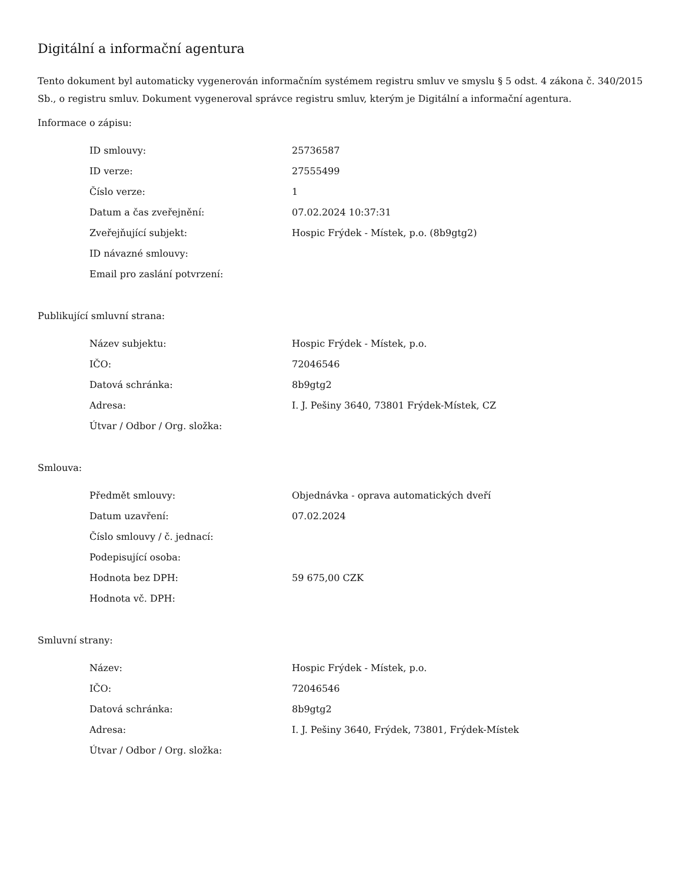Digitální a informační agentura
Tento dokument byl automaticky vygenerován informačním systémem registru smluv ve smyslu § 5 odst. 4 zákona č. 340/2015 Sb., o registru smluv. Dokument vygeneroval správce registru smluv, kterým je Digitální a informační agentura.
Informace o zápisu:
| ID smlouvy: | 25736587 |
| ID verze: | 27555499 |
| Číslo verze: | 1 |
| Datum a čas zveřejnění: | 07.02.2024 10:37:31 |
| Zveřejňující subjekt: | Hospic Frýdek - Místek, p.o. (8b9gtg2) |
| ID návazné smlouvy: | |
| Email pro zaslání potvrzení: | |
Publikující smluvní strana:
| Název subjektu: | Hospic Frýdek - Místek, p.o. |
| IČO: | 72046546 |
| Datová schránka: | 8b9gtg2 |
| Adresa: | I. J. Pešiny 3640, 73801 Frýdek-Místek, CZ |
| Útvar / Odbor / Org. složka: | |
Smlouva:
| Předmět smlouvy: | Objednávka - oprava automatických dveří |
| Datum uzavření: | 07.02.2024 |
| Číslo smlouvy / č. jednací: | |
| Podepisující osoba: | |
| Hodnota bez DPH: | 59 675,00 CZK |
| Hodnota vč. DPH: | |
Smluvní strany:
| Název: | Hospic Frýdek - Místek, p.o. |
| IČO: | 72046546 |
| Datová schránka: | 8b9gtg2 |
| Adresa: | I. J. Pešiny 3640, Frýdek, 73801, Frýdek-Místek |
| Útvar / Odbor / Org. složka: | |